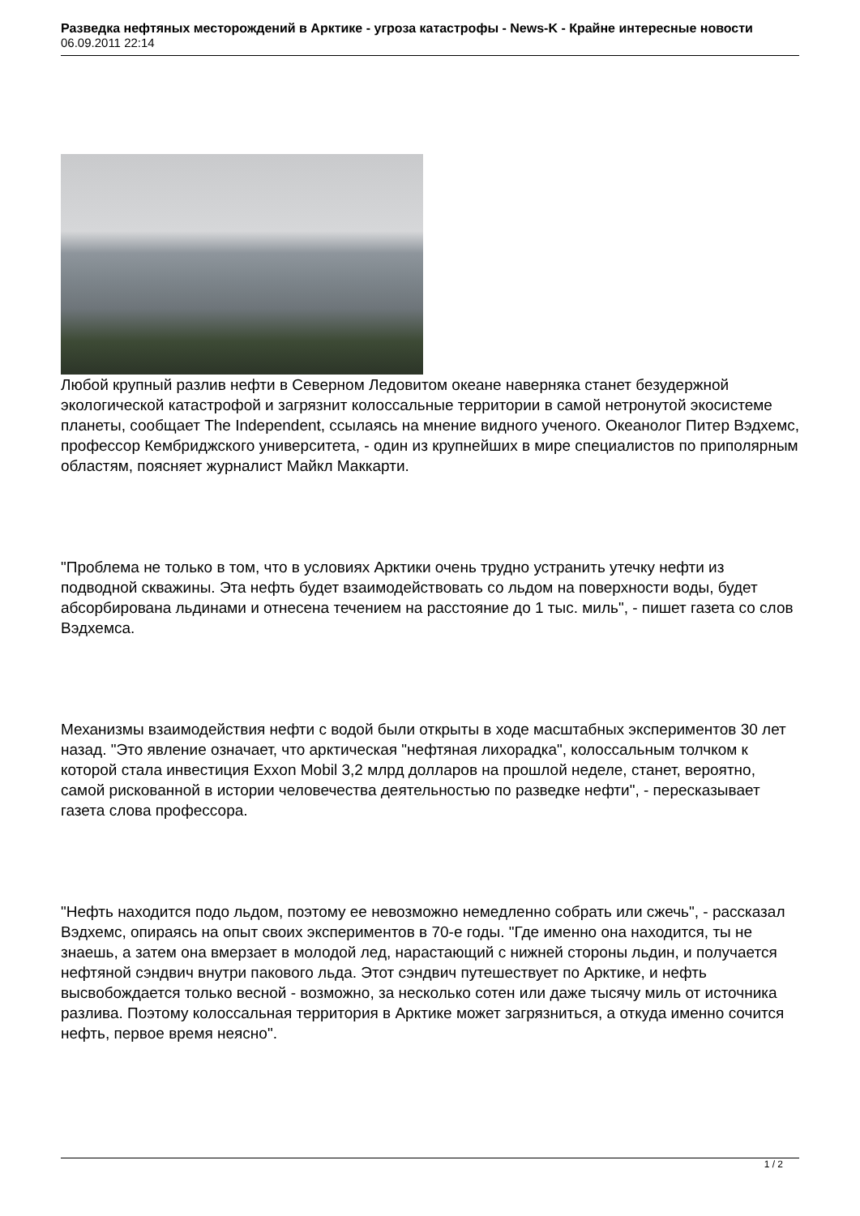Разведка нефтяных месторождений в Арктике - угроза катастрофы - News-K - Крайне интересные новости
06.09.2011 22:14
Любой крупный разлив нефти в Северном Ледовитом океане наверняка станет безудержной экологической катастрофой и загрязнит колоссальные территории в самой нетронутой экосистеме планеты, сообщает The Independent, ссылаясь на мнение видного ученого. Океанолог Питер Вэдхемс, профессор Кембриджского университета, - один из крупнейших в мире специалистов по приполярным областям, поясняет журналист Майкл Маккарти.
"Проблема не только в том, что в условиях Арктики очень трудно устранить утечку нефти из подводной скважины. Эта нефть будет взаимодействовать со льдом на поверхности воды, будет абсорбирована льдинами и отнесена течением на расстояние до 1 тыс. миль", - пишет газета со слов Вэдхемса.
Механизмы взаимодействия нефти с водой были открыты в ходе масштабных экспериментов 30 лет назад. "Это явление означает, что арктическая "нефтяная лихорадка", колоссальным толчком к которой стала инвестиция Exxon Mobil 3,2 млрд долларов на прошлой неделе, станет, вероятно, самой рискованной в истории человечества деятельностью по разведке нефти", - пересказывает газета слова профессора.
"Нефть находится подо льдом, поэтому ее невозможно немедленно собрать или сжечь", - рассказал Вэдхемс, опираясь на опыт своих экспериментов в 70-е годы. "Где именно она находится, ты не знаешь, а затем она вмерзает в молодой лед, нарастающий с нижней стороны льдин, и получается нефтяной сэндвич внутри пакового льда. Этот сэндвич путешествует по Арктике, и нефть высвобождается только весной - возможно, за несколько сотен или даже тысячу миль от источника разлива. Поэтому колоссальная территория в Арктике может загрязниться, а откуда именно сочится нефть, первое время неясно".
1 / 2